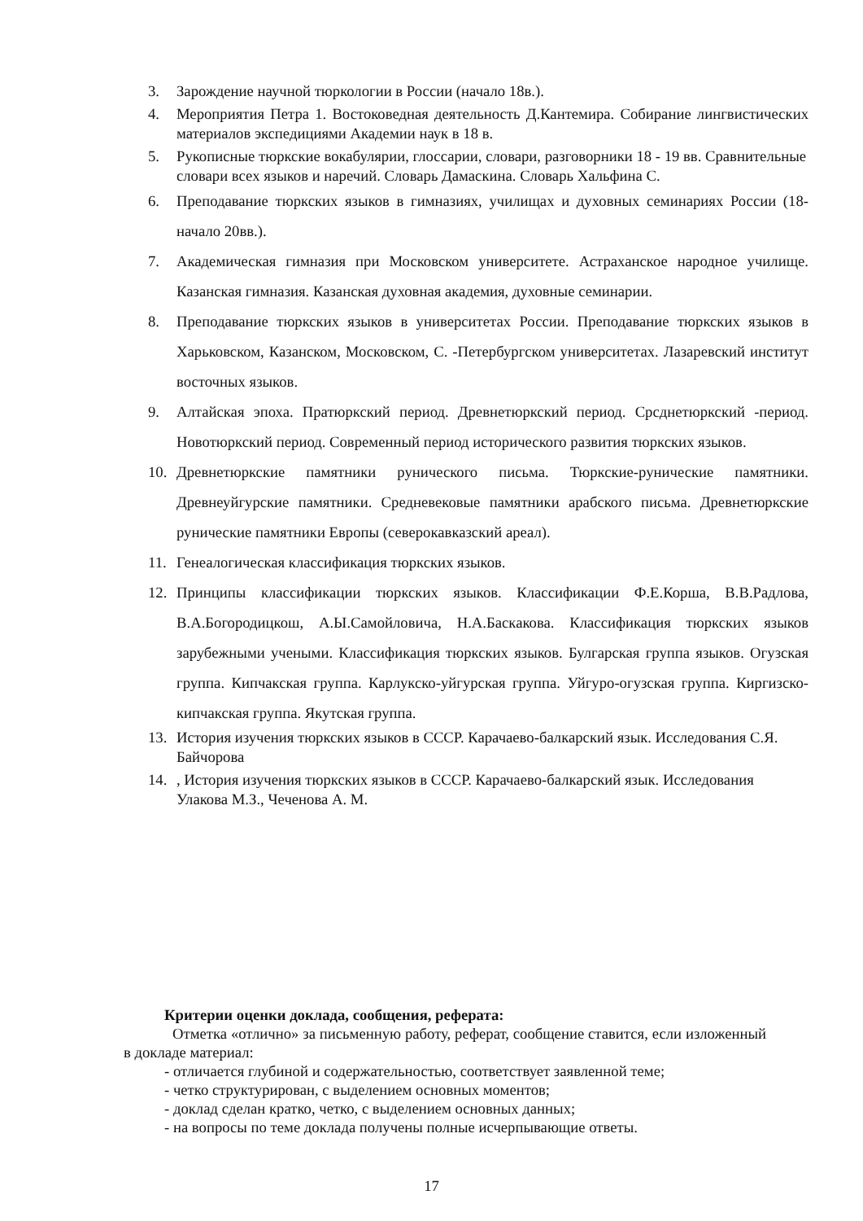3. Зарождение научной тюркологии в России (начало 18в.).
4. Мероприятия Петра 1. Востоковедная деятельность Д.Кантемира. Собирание лингвистических материалов экспедициями Академии наук в 18 в.
5. Рукописные тюркские вокабулярии, глоссарии, словари, разговорники 18 - 19 вв. Сравнительные словари всех языков и наречий. Словарь Дамаскина. Словарь Хальфина С.
6. Преподавание тюркских языков в гимназиях, училищах и духовных семинариях России (18-начало 20вв.).
7. Академическая гимназия при Московском университете. Астраханское народное училище. Казанская гимназия. Казанская духовная академия, духовные семинарии.
8. Преподавание тюркских языков в университетах России. Преподавание тюркских языков в Харьковском, Казанском, Московском, С. -Петербургском университетах. Лазаревский институт восточных языков.
9. Алтайская эпоха. Пратюркский период. Древнетюркский период. Срсднетюркский -период. Новотюркский период. Современный период исторического развития тюркских языков.
10. Древнетюркские памятники рунического письма. Тюркские-рунические памятники. Древнеуйгурские памятники. Средневековые памятники арабского письма. Древнетюркские рунические памятники Европы (северокавказский ареал).
11. Генеалогическая классификация тюркских языков.
12. Принципы классификации тюркских языков. Классификации Ф.Е.Корша, В.В.Радлова, В.А.Богородицкош, А.Ы.Самойловича, Н.А.Баскакова. Классификация тюркских языков зарубежными учеными. Классификация тюркских языков. Булгарская группа языков. Огузская группа. Кипчакская группа. Карлукско-уйгурская группа. Уйгуро-огузская группа. Киргизско-кипчакская группа. Якутская группа.
13. История изучения тюркских языков в СССР. Карачаево-балкарский язык. Исследования С.Я. Байчорова
14. , История изучения тюркских языков в СССР. Карачаево-балкарский язык. Исследования Улакова М.З., Чеченова А. М.
Критерии оценки доклада, сообщения, реферата:
Отметка «отлично» за письменную работу, реферат, сообщение ставится, если изложенный в докладе материал:
- отличается глубиной и содержательностью, соответствует заявленной теме;
- четко структурирован, с выделением основных моментов;
- доклад сделан кратко, четко, с выделением основных данных;
- на вопросы по теме доклада получены полные исчерпывающие ответы.
17